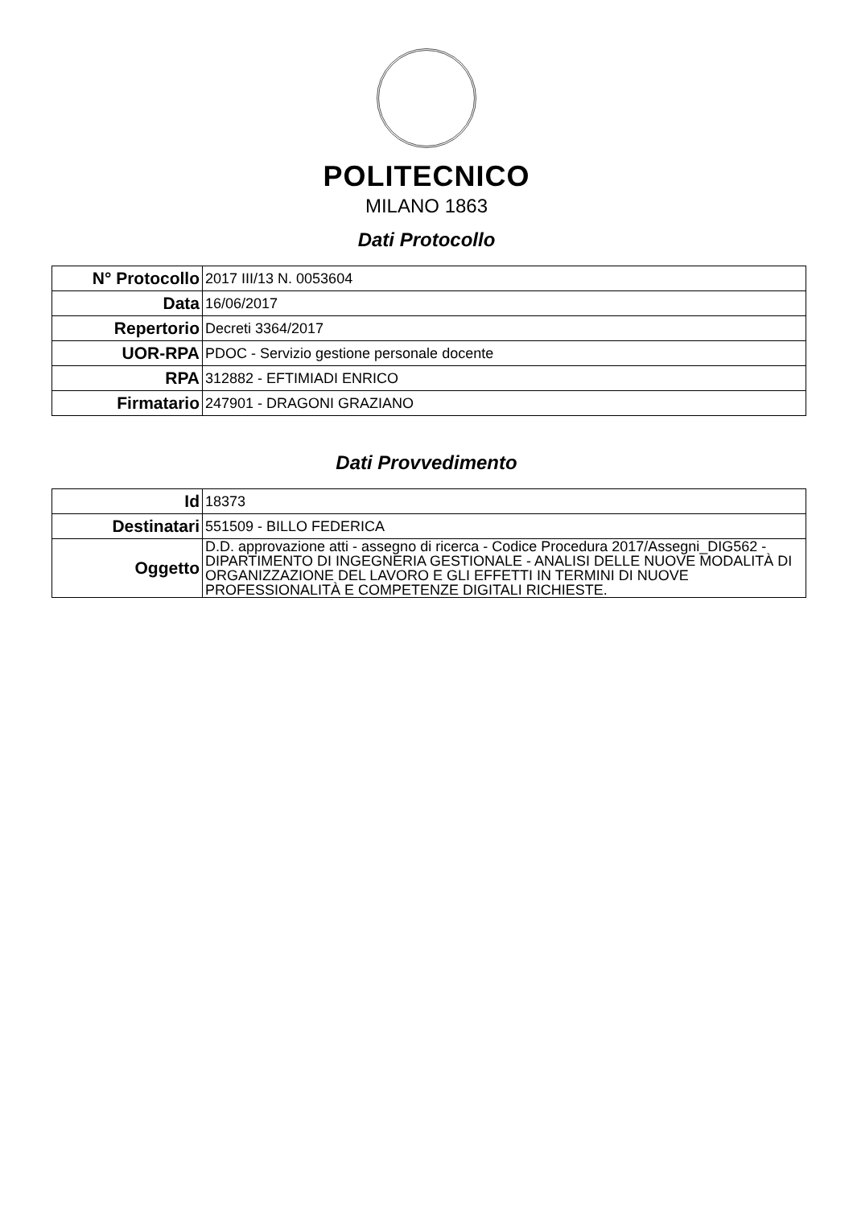POLITECNICO
MILANO 1863
Dati Protocollo
| N° Protocollo | 2017 III/13 N. 0053604 |
| Data | 16/06/2017 |
| Repertorio | Decreti 3364/2017 |
| UOR-RPA | PDOC - Servizio gestione personale docente |
| RPA | 312882 - EFTIMIADI ENRICO |
| Firmatario | 247901 - DRAGONI GRAZIANO |
Dati Provvedimento
| Id | 18373 |
| Destinatari | 551509 - BILLO FEDERICA |
| Oggetto | D.D. approvazione atti - assegno di ricerca - Codice Procedura 2017/Assegni_DIG562 - DIPARTIMENTO DI INGEGNERIA GESTIONALE - ANALISI DELLE NUOVE MODALITÀ DI ORGANIZZAZIONE DEL LAVORO E GLI EFFETTI IN TERMINI DI NUOVE PROFESSIONALITÀ E COMPETENZE DIGITALI RICHIESTE. |